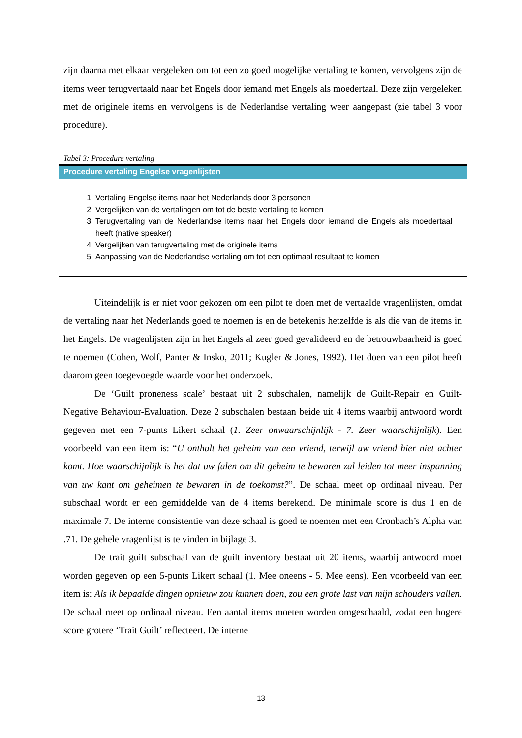zijn daarna met elkaar vergeleken om tot een zo goed mogelijke vertaling te komen, vervolgens zijn de items weer terugvertaald naar het Engels door iemand met Engels als moedertaal. Deze zijn vergeleken met de originele items en vervolgens is de Nederlandse vertaling weer aangepast (zie tabel 3 voor procedure).
Tabel 3: Procedure vertaling
Procedure vertaling Engelse vragenlijsten
1. Vertaling Engelse items naar het Nederlands door 3 personen
2. Vergelijken van de vertalingen om tot de beste vertaling te komen
3. Terugvertaling van de Nederlandse items naar het Engels door iemand die Engels als moedertaal heeft (native speaker)
4. Vergelijken van terugvertaling met de originele items
5. Aanpassing van de Nederlandse vertaling om tot een optimaal resultaat te komen
Uiteindelijk is er niet voor gekozen om een pilot te doen met de vertaalde vragenlijsten, omdat de vertaling naar het Nederlands goed te noemen is en de betekenis hetzelfde is als die van de items in het Engels. De vragenlijsten zijn in het Engels al zeer goed gevalideerd en de betrouwbaarheid is goed te noemen (Cohen, Wolf, Panter & Insko, 2011; Kugler & Jones, 1992). Het doen van een pilot heeft daarom geen toegevoegde waarde voor het onderzoek.
De ‘Guilt proneness scale’ bestaat uit 2 subschalen, namelijk de Guilt-Repair en Guilt- Negative Behaviour-Evaluation. Deze 2 subschalen bestaan beide uit 4 items waarbij antwoord wordt gegeven met een 7-punts Likert schaal (1. Zeer onwaarschijnlijk - 7. Zeer waarschijnlijk). Een voorbeeld van een item is: “U onthult het geheim van een vriend, terwijl uw vriend hier niet achter komt. Hoe waarschijnlijk is het dat uw falen om dit geheim te bewaren zal leiden tot meer inspanning van uw kant om geheimen te bewaren in de toekomst?”. De schaal meet op ordinaal niveau. Per subschaal wordt er een gemiddelde van de 4 items berekend. De minimale score is dus 1 en de maximale 7. De interne consistentie van deze schaal is goed te noemen met een Cronbach’s Alpha van .71. De gehele vragenlijst is te vinden in bijlage 3.
De trait guilt subschaal van de guilt inventory bestaat uit 20 items, waarbij antwoord moet worden gegeven op een 5-punts Likert schaal (1. Mee oneens - 5. Mee eens). Een voorbeeld van een item is: Als ik bepaalde dingen opnieuw zou kunnen doen, zou een grote last van mijn schouders vallen. De schaal meet op ordinaal niveau. Een aantal items moeten worden omgeschaald, zodat een hogere score grotere ‘Trait Guilt’ reflecteert. De interne
13